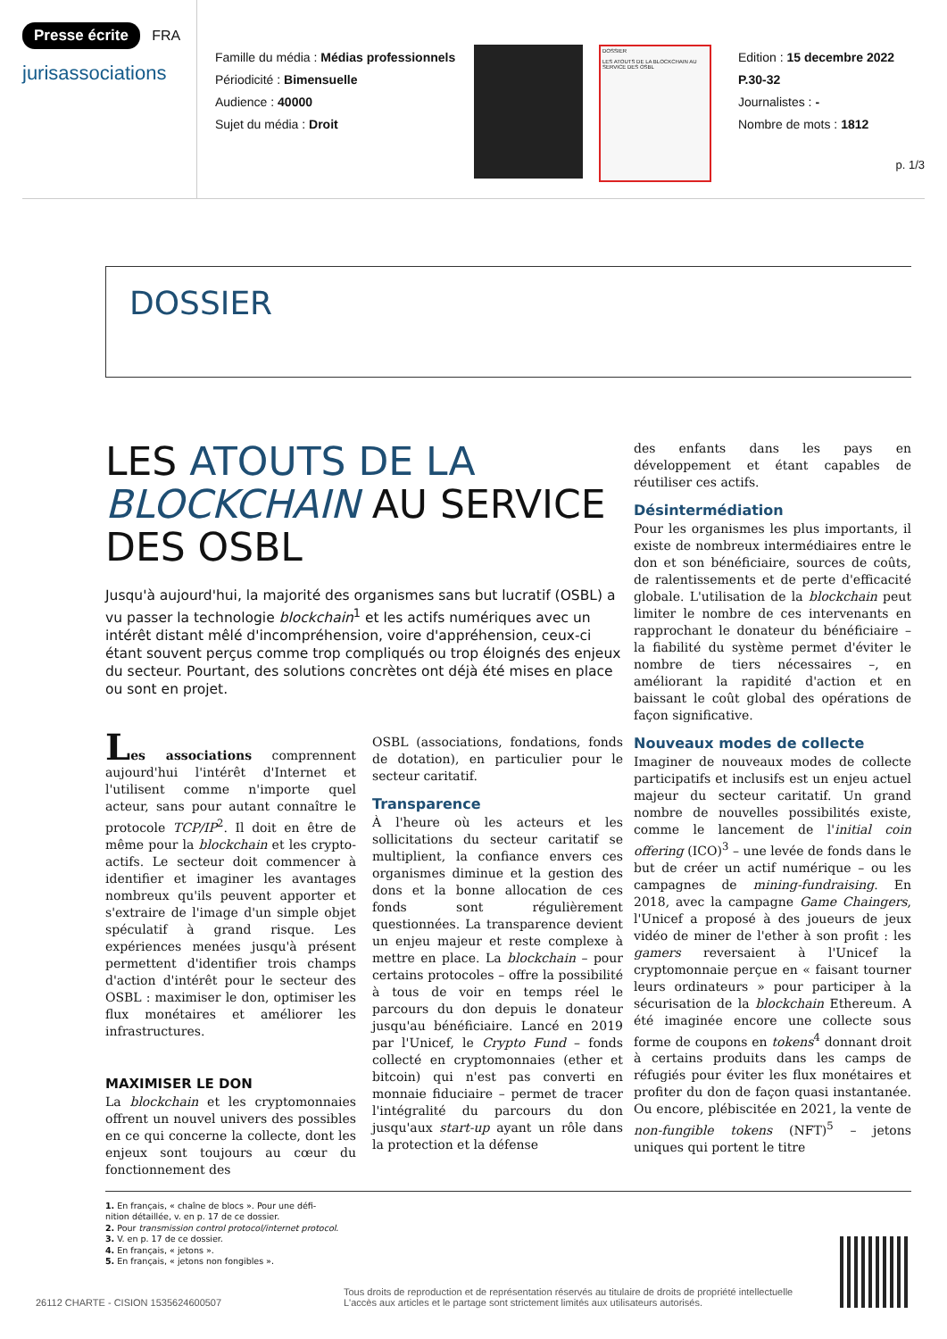Presse écrite FRA
jurisassociations
Famille du média : Médias professionnels
Périodicité : Bimensuelle
Audience : 40000
Sujet du média : Droit
DOSSIER
LES ATOUTS DE LA BLOCKCHAIN AU SERVICE DES OSBL
Edition : 15 decembre 2022
P.30-32
Journalistes : -
Nombre de mots : 1812
p. 1/3
DOSSIER
LES ATOUTS DE LA
BLOCKCHAIN AU SERVICE
DES OSBL
Jusqu'à aujourd'hui, la majorité des organismes sans but lucratif (OSBL) a vu passer la technologie blockchain<sup>1</sup> et les actifs numériques avec un intérêt distant mêlé d'incompréhension, voire d'appréhension, ceux-ci étant souvent perçus comme trop compliqués ou trop éloignés des enjeux du secteur. Pourtant, des solutions concrètes ont déjà été mises en place ou sont en projet.
Les associations comprennent aujourd'hui l'intérêt d'Internet et l'utilisent comme n'importe quel acteur, sans pour autant connaître le protocole TCP/IP<sup>2</sup>. Il doit en être de même pour la blockchain et les crypto-actifs. Le secteur doit commencer à identifier et imaginer les avantages nombreux qu'ils peuvent apporter et s'extraire de l'image d'un simple objet spéculatif à grand risque. Les expériences menées jusqu'à présent permettent d'identifier trois champs d'action d'intérêt pour le secteur des OSBL : maximiser le don, optimiser les flux monétaires et améliorer les infrastructures.
MAXIMISER LE DON
La blockchain et les cryptomonnaies offrent un nouvel univers des possibles en ce qui concerne la collecte, dont les enjeux sont toujours au cœur du fonctionnement des
OSBL (associations, fondations, fonds de dotation), en particulier pour le secteur caritatif.
Transparence
À l'heure où les acteurs et les sollicitations du secteur caritatif se multiplient, la confiance envers ces organismes diminue et la gestion des dons et la bonne allocation de ces fonds sont régulièrement questionnées. La transparence devient un enjeu majeur et reste complexe à mettre en place. La blockchain – pour certains protocoles – offre la possibilité à tous de voir en temps réel le parcours du don depuis le donateur jusqu'au bénéficiaire. Lancé en 2019 par l'Unicef, le Crypto Fund – fonds collecté en cryptomonnaies (ether et bitcoin) qui n'est pas converti en monnaie fiduciaire – permet de tracer l'intégralité du parcours du don jusqu'aux start-up ayant un rôle dans la protection et la défense
des enfants dans les pays en développement et étant capables de réutiliser ces actifs.
Désintermédiation
Pour les organismes les plus importants, il existe de nombreux intermédiaires entre le don et son bénéficiaire, sources de coûts, de ralentissements et de perte d'efficacité globale. L'utilisation de la blockchain peut limiter le nombre de ces intervenants en rapprochant le donateur du bénéficiaire – la fiabilité du système permet d'éviter le nombre de tiers nécessaires –, en améliorant la rapidité d'action et en baissant le coût global des opérations de façon significative.
Nouveaux modes de collecte
Imaginer de nouveaux modes de collecte participatifs et inclusifs est un enjeu actuel majeur du secteur caritatif. Un grand nombre de nouvelles possibilités existe, comme le lancement de l'initial coin offering (ICO)<sup>3</sup> – une levée de fonds dans le but de créer un actif numérique – ou les campagnes de mining-fundraising. En 2018, avec la campagne Game Chaingers, l'Unicef a proposé à des joueurs de jeux vidéo de miner de l'ether à son profit : les gamers reversaient à l'Unicef la cryptomonnaie perçue en « faisant tourner leurs ordinateurs » pour participer à la sécurisation de la blockchain Ethereum. A été imaginée encore une collecte sous forme de coupons en tokens<sup>4</sup> donnant droit à certains produits dans les camps de réfugiés pour éviter les flux monétaires et profiter du don de façon quasi instantanée. Ou encore, plébiscitée en 2021, la vente de non-fungible tokens (NFT)<sup>5</sup> – jetons uniques qui portent le titre
1. En français, « chaîne de blocs ». Pour une défi-
nition détaillée, v. en p. 17 de ce dossier.
2. Pour transmission control protocol/internet protocol.
3. V. en p. 17 de ce dossier.
4. En français, « jetons ».
5. En français, « jetons non fongibles ».
26112 CHARTE - CISION 1535624600507
Tous droits de reproduction et de représentation réservés au titulaire de droits de propriété intellectuelle
L'accès aux articles et le partage sont strictement limités aux utilisateurs autorisés.